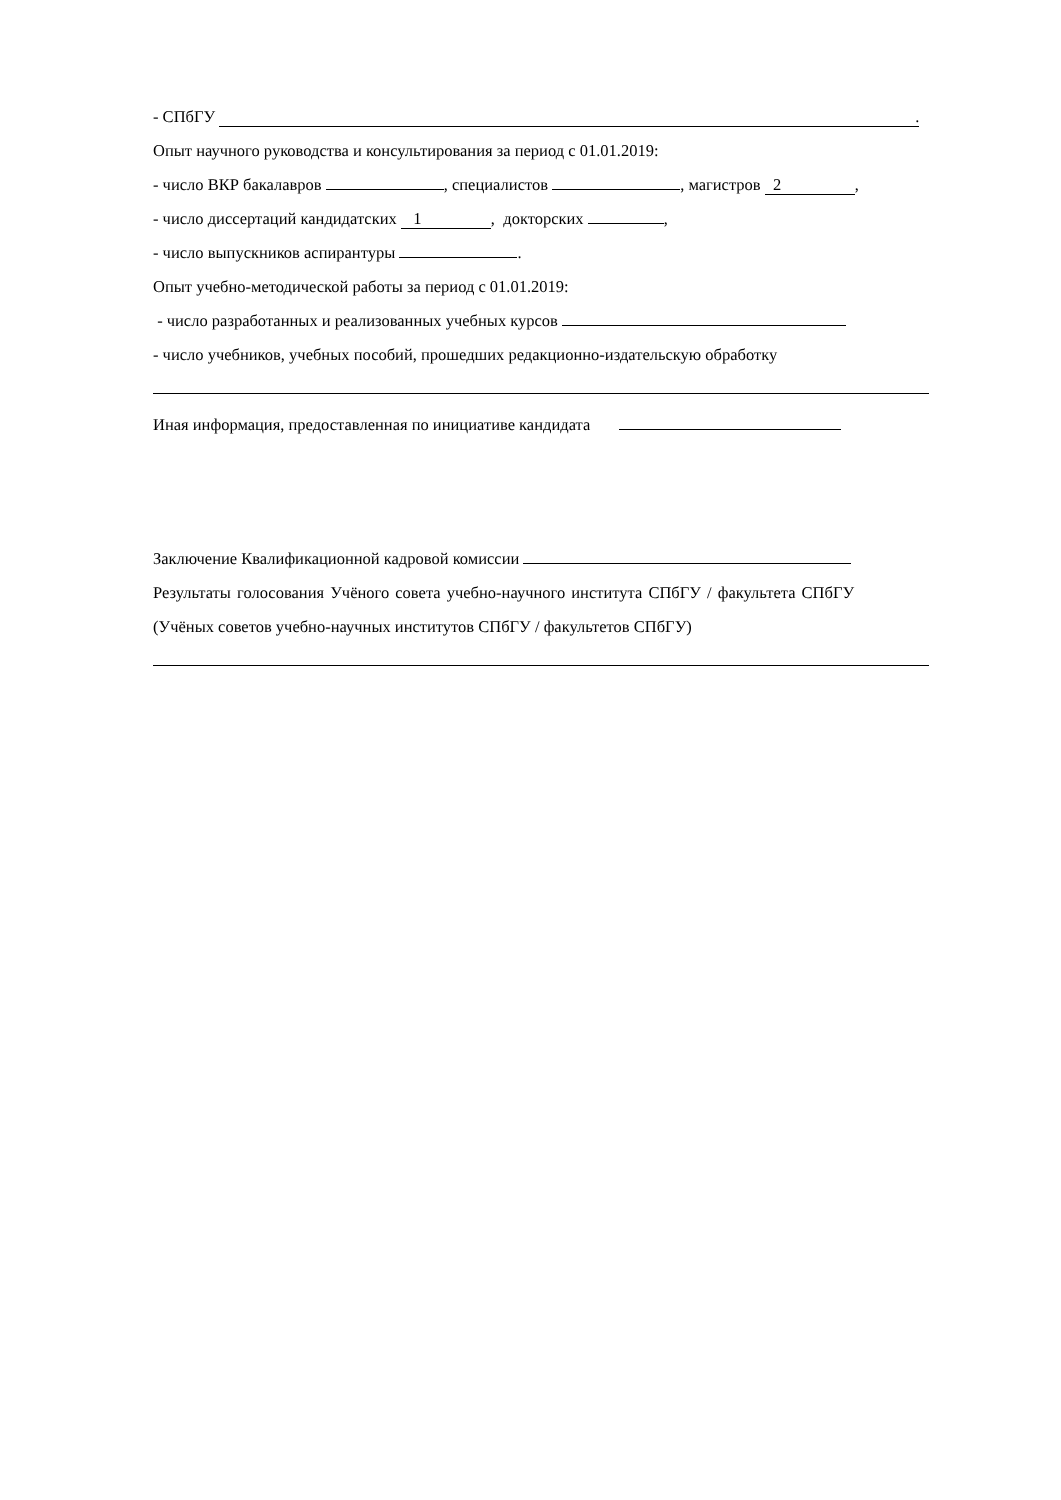- СПбГУ .
Опыт научного руководства и консультирования за период с 01.01.2019:
- число ВКР бакалавров , специалистов , магистров 2,
- число диссертаций кандидатских 1, докторских ,
- число выпускников аспирантуры .
Опыт учебно-методической работы за период с 01.01.2019:
- число разработанных и реализованных учебных курсов
- число учебников, учебных пособий, прошедших редакционно-издательскую обработку
Иная информация, предоставленная по инициативе кандидата
Заключение Квалификационной кадровой комиссии
Результаты голосования Учёного совета учебно-научного института СПбГУ / факультета СПбГУ
(Учёных советов учебно-научных институтов СПбГУ / факультетов СПбГУ)